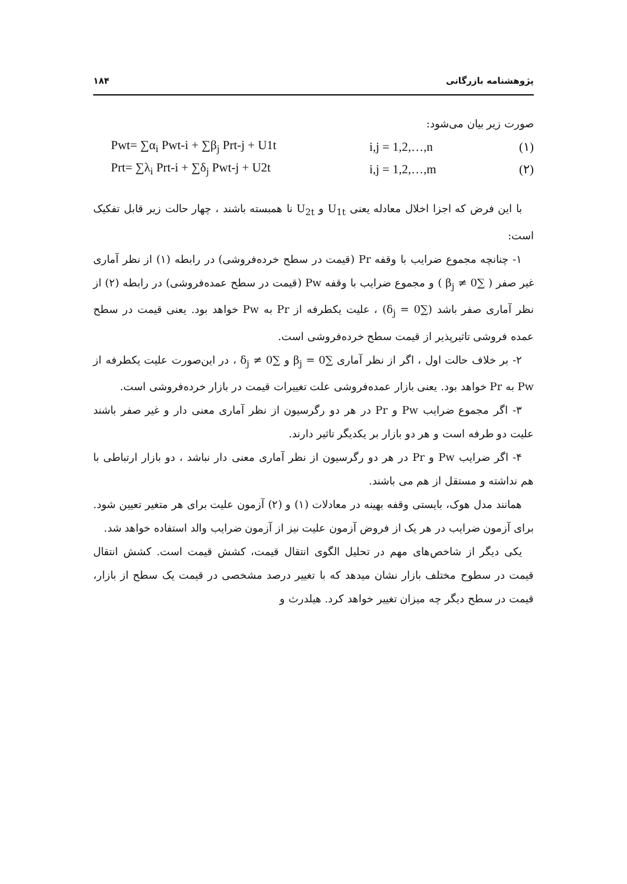پژوهشنامه بازرگانی ۱۸۴
صورت زیر بیان می‌شود:
Pwt= ∑α<sub>i</sub> Pwt-i + ∑β<sub>j</sub> Prt-j + U1t i,j = 1,2,…,n (۱)
Prt= ∑λ<sub>i</sub> Prt-i + ∑δ<sub>j</sub> Pwt-j + U2t i,j = 1,2,…,m (۲)
با این فرض که اجزا اخلال معادله یعنی U<sub>1t</sub> و U<sub>2t</sub> نا همبسته باشند ، چهار حالت زیر قابل تفکیک است:
۱- چنانچه مجموع ضرایب با وقفه Pr (قیمت در سطح خرده‌فروشی) در رابطه (۱) از نظر آماری غیر صفر ( ∑β<sub>j</sub> ≠ 0 ) و مجموع ضرایب با وقفه Pw (قیمت در سطح عمده‌فروشی) در رابطه (۲) از نظر آماری صفر باشد (∑δ<sub>j</sub> = 0) ، علیت یکطرفه از Pr به Pw خواهد بود. یعنی قیمت در سطح عمده فروشی تاثیرپذیر از قیمت سطح خرده‌فروشی است.
۲- بر خلاف حالت اول ، اگر از نظر آماری ∑β<sub>j</sub> = 0 و ∑δ<sub>j</sub> ≠ 0 ، در این‌صورت علیت یکطرفه از Pw به Pr خواهد بود. یعنی بازار عمده‌فروشی علت تغییرات قیمت در بازار خرده‌فروشی است.
۳- اگر مجموع ضرایب Pw و Pr در هر دو رگرسیون از نظر آماری معنی دار و غیر صفر باشند علیت دو طرفه است و هر دو بازار بر یکدیگر تاثیر دارند.
۴- اگر ضرایب Pw و Pr در هر دو رگرسیون از نظر آماری معنی دار نباشد ، دو بازار ارتباطی با هم نداشته و مستقل از هم می باشند.
همانند مدل هوک، بایستی وقفه بهینه در معادلات (۱) و (۲) آزمون علیت برای هر متغیر تعیین شود. برای آزمون ضرایب در هر یک از فروض آزمون علیت نیز از آزمون ضرایب والد استفاده خواهد شد.
یکی دیگر از شاخص‌های مهم در تحلیل الگوی انتقال قیمت، کشش قیمت است. کشش انتقال قیمت در سطوح مختلف بازار نشان میدهد که با تغییر درصد مشخصی در قیمت یک سطح از بازار، قیمت در سطح دیگر چه میزان تغییر خواهد کرد. هیلدرث و